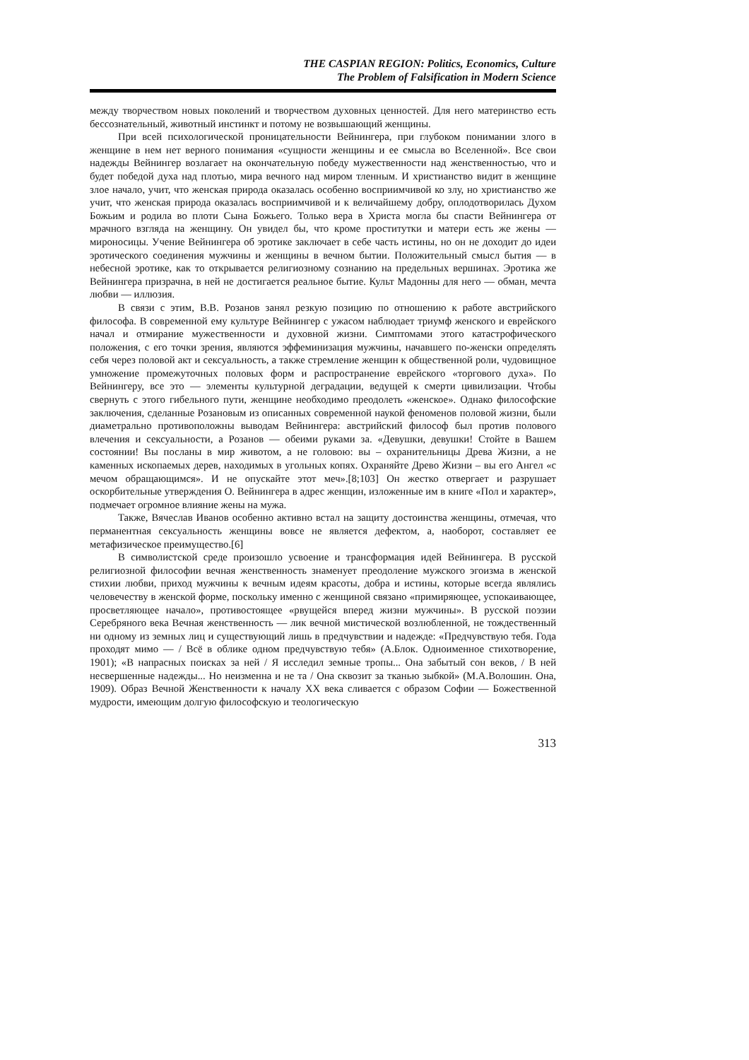THE CASPIAN REGION: Politics, Economics, Culture
The Problem of Falsification in Modern Science
между творчеством новых поколений и творчеством духовных ценностей. Для него материнство есть бессознательный, животный инстинкт и потому не возвышающий женщины.
При всей психологической проницательности Вейнингера, при глубоком понимании злого в женщине в нем нет верного понимания «сущности женщины и ее смысла во Вселенной». Все свои надежды Вейнингер возлагает на окончательную победу мужественности над женственностью, что и будет победой духа над плотью, мира вечного над миром тленным. И христианство видит в женщине злое начало, учит, что женская природа оказалась особенно восприимчивой ко злу, но христианство же учит, что женская природа оказалась восприимчивой и к величайшему добру, оплодотворилась Духом Божьим и родила во плоти Сына Божьего. Только вера в Христа могла бы спасти Вейнингера от мрачного взгляда на женщину. Он увидел бы, что кроме проститутки и матери есть же жены — мироносицы. Учение Вейнингера об эротике заключает в себе часть истины, но он не доходит до идеи эротического соединения мужчины и женщины в вечном бытии. Положительный смысл бытия — в небесной эротике, как то открывается религиозному сознанию на предельных вершинах. Эротика же Вейнингера призрачна, в ней не достигается реальное бытие. Культ Мадонны для него — обман, мечта любви — иллюзия.
В связи с этим, В.В. Розанов занял резкую позицию по отношению к работе австрийского философа. В современной ему культуре Вейнингер с ужасом наблюдает триумф женского и еврейского начал и отмирание мужественности и духовной жизни. Симптомами этого катастрофического положения, с его точки зрения, являются эффеминизация мужчины, начавшего по-женски определять себя через половой акт и сексуальность, а также стремление женщин к общественной роли, чудовищное умножение промежуточных половых форм и распространение еврейского «торгового духа». По Вейнингеру, все это — элементы культурной деградации, ведущей к смерти цивилизации. Чтобы свернуть с этого гибельного пути, женщине необходимо преодолеть «женское». Однако философские заключения, сделанные Розановым из описанных современной наукой феноменов половой жизни, были диаметрально противоположны выводам Вейнингера: австрийский философ был против полового влечения и сексуальности, а Розанов — обеими руками за. «Девушки, девушки! Стойте в Вашем состоянии! Вы посланы в мир животом, а не головою: вы – охранительницы Древа Жизни, а не каменных ископаемых дерев, находимых в угольных копях. Охраняйте Древо Жизни – вы его Ангел «с мечом обращающимся». И не опускайте этот меч».[8;103] Он жестко отвергает и разрушает оскорбительные утверждения О. Вейнингера в адрес женщин, изложенные им в книге «Пол и характер», подмечает огромное влияние жены на мужа.
Также, Вячеслав Иванов особенно активно встал на защиту достоинства женщины, отмечая, что перманентная сексуальность женщины вовсе не является дефектом, а, наоборот, составляет ее метафизическое преимущество.[6]
В символистской среде произошло усвоение и трансформация идей Вейнингера. В русской религиозной философии вечная женственность знаменует преодоление мужского эгоизма в женской стихии любви, приход мужчины к вечным идеям красоты, добра и истины, которые всегда являлись человечеству в женской форме, поскольку именно с женщиной связано «примиряющее, успокаивающее, просветляющее начало», противостоящее «рвущейся вперед жизни мужчины». В русской поэзии Серебряного века Вечная женственность — лик вечной мистической возлюбленной, не тождественный ни одному из земных лиц и существующий лишь в предчувствии и надежде: «Предчувствую тебя. Года проходят мимо — / Всё в облике одном предчувствую тебя» (А.Блок. Одноименное стихотворение, 1901); «В напрасных поисках за ней / Я исследил земные тропы... Она забытый сон веков, / В ней несвершенные надежды... Но неизменна и не та / Она сквозит за тканью зыбкой» (М.А.Волошин. Она, 1909). Образ Вечной Женственности к началу XX века сливается с образом Софии — Божественной мудрости, имеющим долгую философскую и теологическую
313